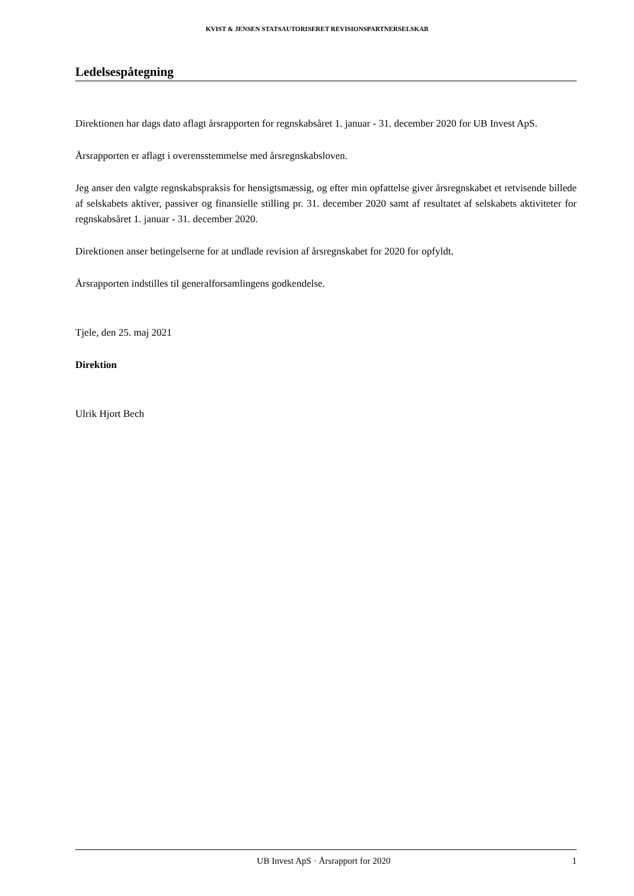KVIST & JENSEN STATSAUTORISERET REVISIONSPARTNERSELSKAB
Ledelsespåtegning
Direktionen har dags dato aflagt årsrapporten for regnskabsåret 1. januar - 31. december 2020 for UB Invest ApS.
Årsrapporten er aflagt i overensstemmelse med årsregnskabsloven.
Jeg anser den valgte regnskabspraksis for hensigtsmæssig, og efter min opfattelse giver årsregnskabet et retvisende billede af selskabets aktiver, passiver og finansielle stilling pr. 31. december 2020 samt af resultatet af selskabets aktiviteter for regnskabsåret 1. januar - 31. december 2020.
Direktionen anser betingelserne for at undlade revision af årsregnskabet for 2020 for opfyldt.
Årsrapporten indstilles til generalforsamlingens godkendelse.
Tjele, den 25. maj 2021
Direktion
Ulrik Hjort Bech
UB Invest ApS · Årsrapport for 2020 1